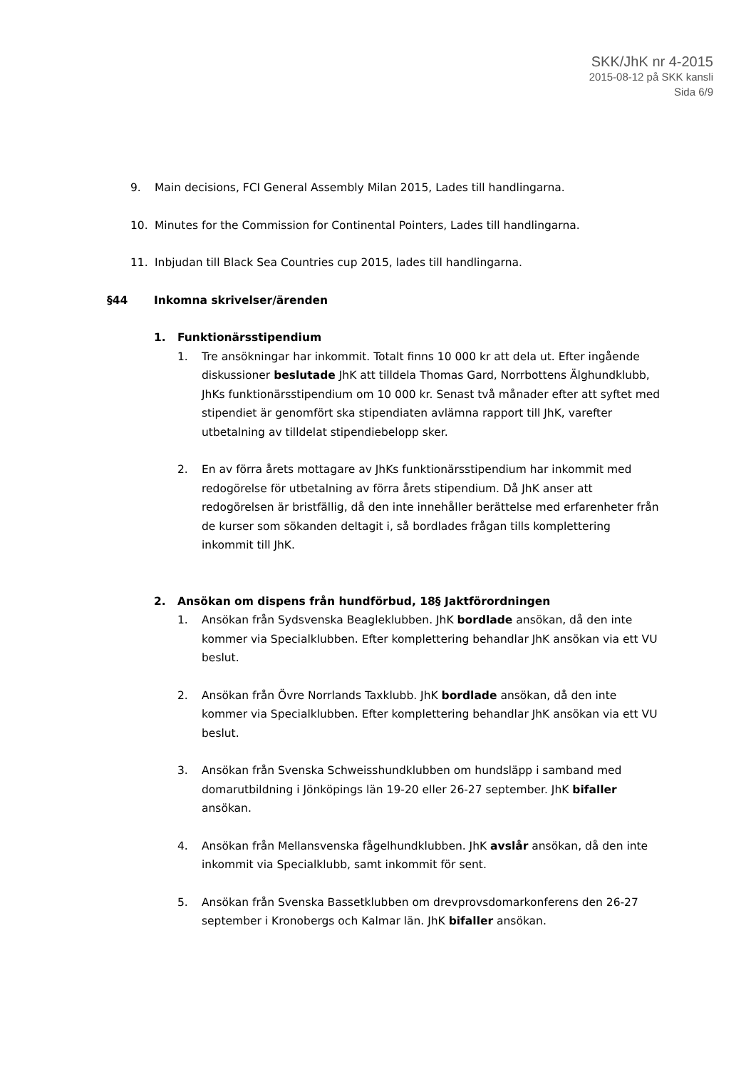SKK/JhK nr 4-2015
2015-08-12 på SKK kansli
Sida 6/9
9. Main decisions, FCI General Assembly Milan 2015, Lades till handlingarna.
10. Minutes for the Commission for Continental Pointers, Lades till handlingarna.
11. Inbjudan till Black Sea Countries cup 2015, lades till handlingarna.
§44 Inkomna skrivelser/ärenden
1. Funktionärsstipendium
1. Tre ansökningar har inkommit. Totalt finns 10 000 kr att dela ut. Efter ingående diskussioner beslutade JhK att tilldela Thomas Gard, Norrbottens Älghundklubb, JhKs funktionärsstipendium om 10 000 kr. Senast två månader efter att syftet med stipendiet är genomfört ska stipendiaten avlämna rapport till JhK, varefter utbetalning av tilldelat stipendiebelopp sker.
2. En av förra årets mottagare av JhKs funktionärsstipendium har inkommit med redogörelse för utbetalning av förra årets stipendium. Då JhK anser att redogörelsen är bristfällig, då den inte innehåller berättelse med erfarenheter från de kurser som sökanden deltagit i, så bordlades frågan tills komplettering inkommit till JhK.
2. Ansökan om dispens från hundförbud, 18§ Jaktförordningen
1. Ansökan från Sydsvenska Beagleklubben. JhK bordlade ansökan, då den inte kommer via Specialklubben. Efter komplettering behandlar JhK ansökan via ett VU beslut.
2. Ansökan från Övre Norrlands Taxklubb. JhK bordlade ansökan, då den inte kommer via Specialklubben. Efter komplettering behandlar JhK ansökan via ett VU beslut.
3. Ansökan från Svenska Schweisshundklubben om hundsläpp i samband med domarutbildning i Jönköpings län 19-20 eller 26-27 september. JhK bifaller ansökan.
4. Ansökan från Mellansvenska fågelhundklubben. JhK avslår ansökan, då den inte inkommit via Specialklubb, samt inkommit för sent.
5. Ansökan från Svenska Bassetklubben om drevprovsdomarkonferens den 26-27 september i Kronobergs och Kalmar län. JhK bifaller ansökan.